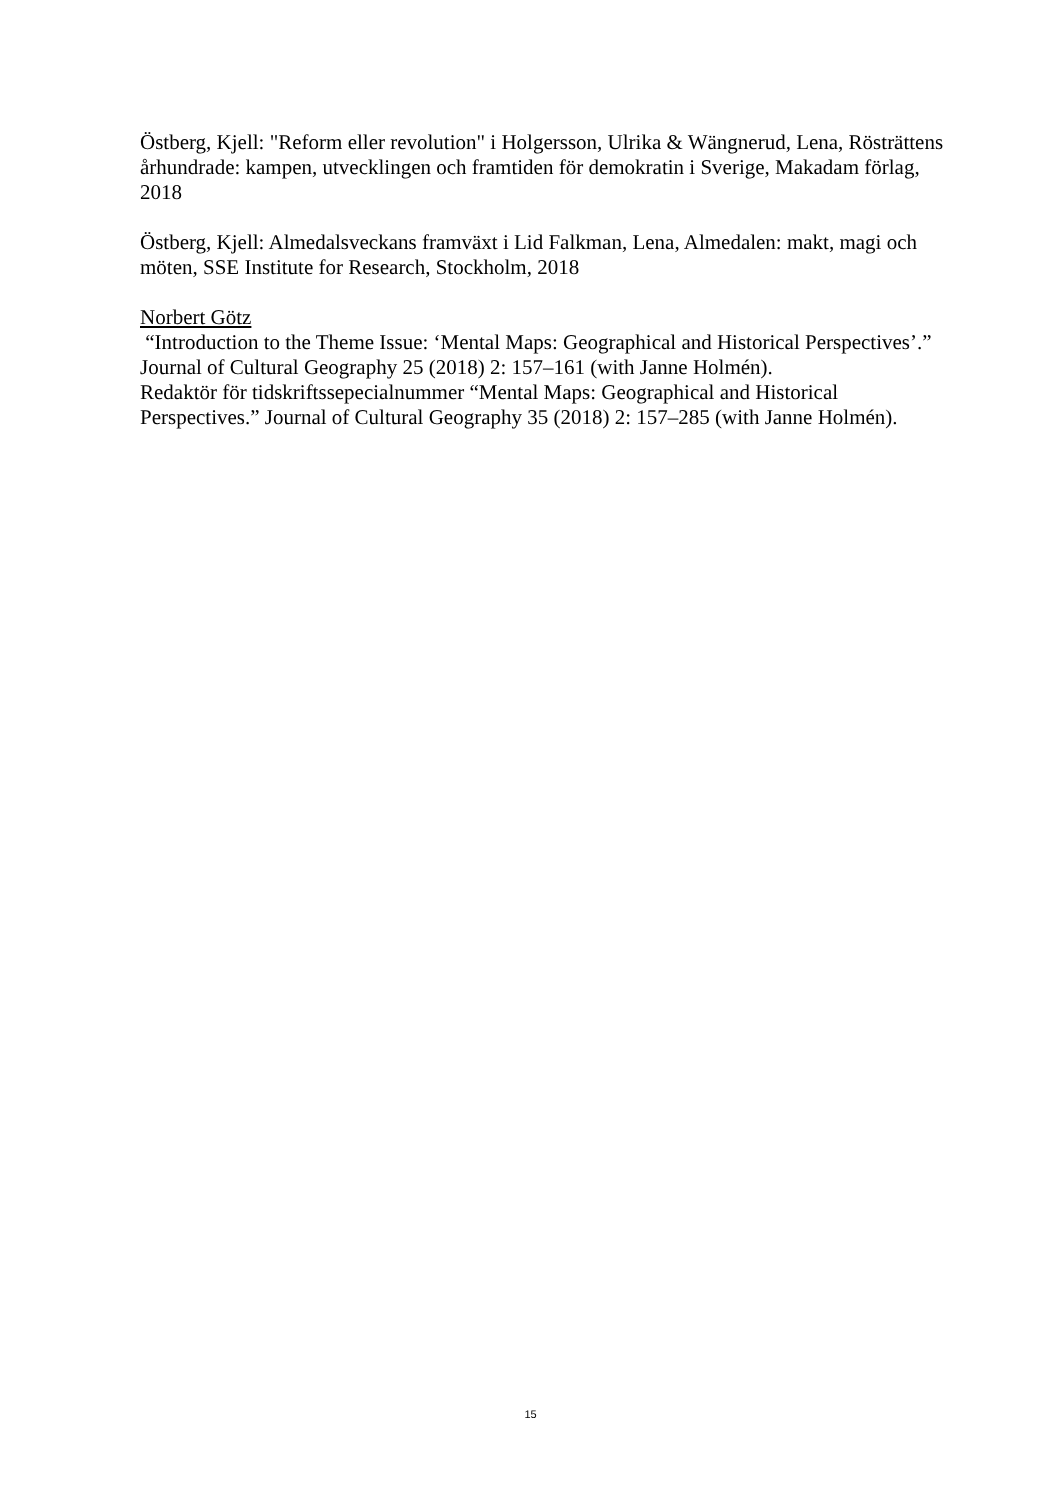Östberg, Kjell: "Reform eller revolution" i Holgersson, Ulrika & Wängnerud, Lena, Rösträttens århundrade: kampen, utvecklingen och framtiden för demokratin i Sverige, Makadam förlag, 2018
Östberg, Kjell: Almedalsveckans framväxt i Lid Falkman, Lena, Almedalen: makt, magi och möten, SSE Institute for Research, Stockholm, 2018
Norbert Götz
“Introduction to the Theme Issue: ‘Mental Maps: Geographical and Historical Perspectives’.” Journal of Cultural Geography 25 (2018) 2: 157–161 (with Janne Holmén).
Redaktör för tidskriftssepecialnummer “Mental Maps: Geographical and Historical Perspectives.” Journal of Cultural Geography 35 (2018) 2: 157–285 (with Janne Holmén).
15